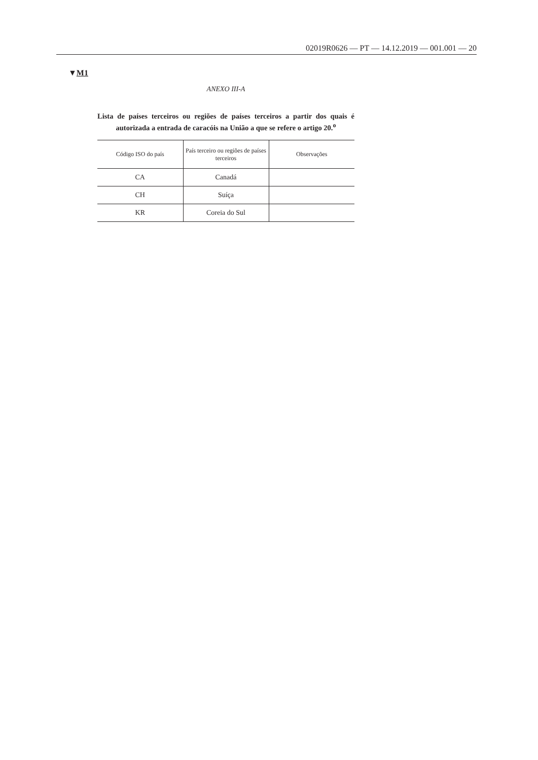02019R0626 — PT — 14.12.2019 — 001.001 — 20
▼M1
ANEXO III-A
Lista de países terceiros ou regiões de países terceiros a partir dos quais é autorizada a entrada de caracóis na União a que se refere o artigo 20.<sup>o</sup>
| Código ISO do país | País terceiro ou regiões de países terceiros | Observações |
| --- | --- | --- |
| CA | Canadá | |
| CH | Suíça | |
| KR | Coreia do Sul | |